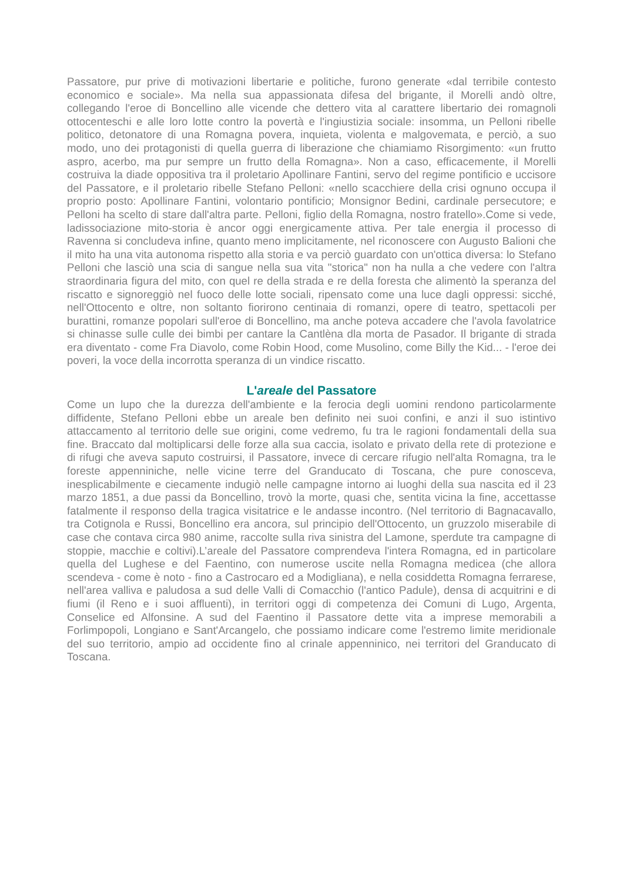Passatore, pur prive di motivazioni libertarie e politiche, furono generate «dal terribile contesto economico e sociale». Ma nella sua appassionata difesa del brigante, il Morelli andò oltre, collegando l'eroe di Boncellino alle vicende che dettero vita al carattere libertario dei romagnoli ottocenteschi e alle loro lotte contro la povertà e l'ingiustizia sociale: insomma, un Pelloni ribelle politico, detonatore di una Romagna povera, inquieta, violenta e malgovemata, e perciò, a suo modo, uno dei protagonisti di quella guerra di liberazione che chiamiamo Risorgimento: «un frutto aspro, acerbo, ma pur sempre un frutto della Romagna». Non a caso, efficacemente, il Morelli costruiva la diade oppositiva tra il proletario Apollinare Fantini, servo del regime pontificio e uccisore del Passatore, e il proletario ribelle Stefano Pelloni: «nello scacchiere della crisi ognuno occupa il proprio posto: Apollinare Fantini, volontario pontificio; Monsignor Bedini, cardinale persecutore; e Pelloni ha scelto di stare dall'altra parte. Pelloni, figlio della Romagna, nostro fratello».Come si vede, ladissociazione mito-storia è ancor oggi energicamente attiva. Per tale energia il processo di Ravenna si concludeva infine, quanto meno implicitamente, nel riconoscere con Augusto Balioni che il mito ha una vita autonoma rispetto alla storia e va perciò guardato con un'ottica diversa: lo Stefano Pelloni che lasciò una scia di sangue nella sua vita "storica" non ha nulla a che vedere con l'altra straordinaria figura del mito, con quel re della strada e re della foresta che alimentò la speranza del riscatto e signoreggiò nel fuoco delle lotte sociali, ripensato come una luce dagli oppressi: sicché, nell'Ottocento e oltre, non soltanto fiorirono centinaia di romanzi, opere di teatro, spettacoli per burattini, romanze popolari sull'eroe di Boncellino, ma anche poteva accadere che l'avola favolatrice si chinasse sulle culle dei bimbi per cantare la Cantlèna dla morta de Pasador. Il brigante di strada era diventato - come Fra Diavolo, come Robin Hood, come Musolino, come Billy the Kid... - l'eroe dei poveri, la voce della incorrotta speranza di un vindice riscatto.
L'areale del Passatore
Come un lupo che la durezza dell'ambiente e la ferocia degli uomini rendono particolarmente diffidente, Stefano Pelloni ebbe un areale ben definito nei suoi confini, e anzi il suo istintivo attaccamento al territorio delle sue origini, come vedremo, fu tra le ragioni fondamentali della sua fine. Braccato dal moltiplicarsi delle forze alla sua caccia, isolato e privato della rete di protezione e di rifugi che aveva saputo costruirsi, il Passatore, invece di cercare rifugio nell'alta Romagna, tra le foreste appenniniche, nelle vicine terre del Granducato di Toscana, che pure conosceva, inesplicabilmente e ciecamente indugiò nelle campagne intorno ai luoghi della sua nascita ed il 23 marzo 1851, a due passi da Boncellino, trovò la morte, quasi che, sentita vicina la fine, accettasse fatalmente il responso della tragica visitatrice e le andasse incontro. (Nel territorio di Bagnacavallo, tra Cotignola e Russi, Boncellino era ancora, sul principio dell'Ottocento, un gruzzolo miserabile di case che contava circa 980 anime, raccolte sulla riva sinistra del Lamone, sperdute tra campagne di stoppie, macchie e coltivi).L’areale del Passatore comprendeva l'intera Romagna, ed in particolare quella del Lughese e del Faentino, con numerose uscite nella Romagna medicea (che allora scendeva - come è noto - fino a Castrocaro ed a Modigliana), e nella cosiddetta Romagna ferrarese, nell'area valliva e paludosa a sud delle Valli di Comacchio (l'antico Padule), densa di acquitrini e di fiumi (il Reno e i suoi affluenti), in territori oggi di competenza dei Comuni di Lugo, Argenta, Conselice ed Alfonsine. A sud del Faentino il Passatore dette vita a imprese memorabili a Forlimpopoli, Longiano e Sant'Arcangelo, che possiamo indicare come l'estremo limite meridionale del suo territorio, ampio ad occidente fino al crinale appenninico, nei territori del Granducato di Toscana.